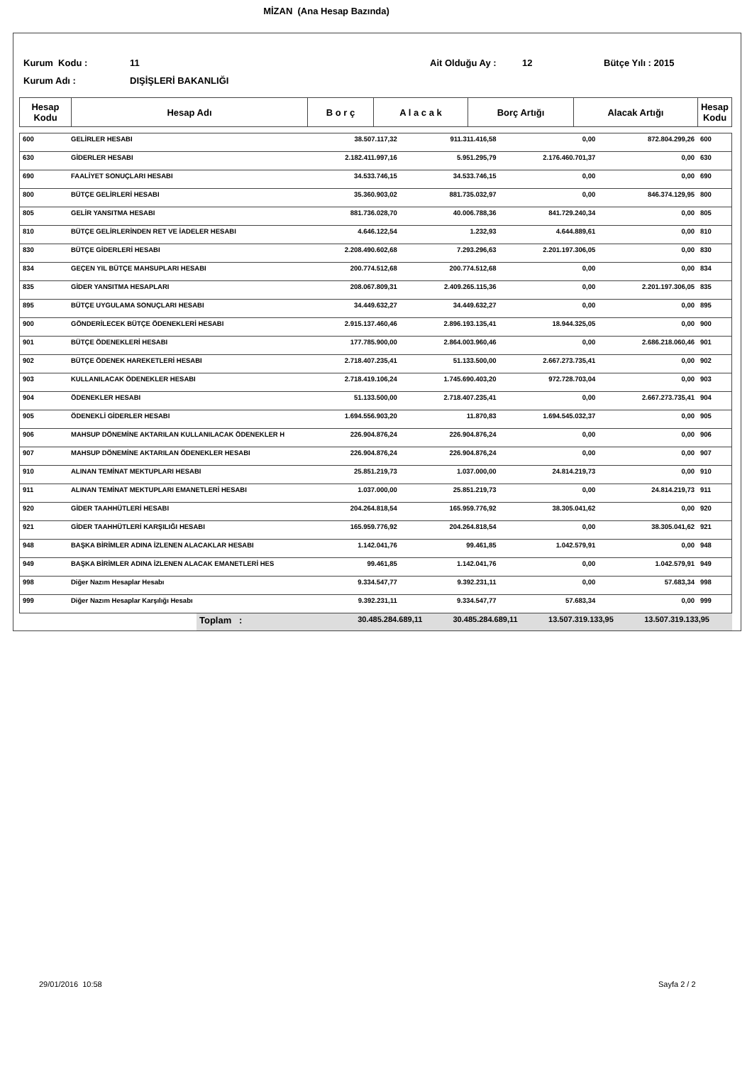MİZAN (Ana Hesap Bazında)
Kurum Kodu : 11 Ait Olduğu Ay : 12 Bütçe Yılı : 2015
Kurum Adı : DIŞİŞLERİ BAKANLIĞI
| Hesap Kodu | Hesap Adı | B o r ç | A l a c a k | Borç Artığı | Alacak Artığı | Hesap Kodu |
| --- | --- | --- | --- | --- | --- | --- |
| 600 | GELİRLER HESABI | 38.507.117,32 | 911.311.416,58 | 0,00 | 872.804.299,26 | 600 |
| 630 | GİDERLER HESABI | 2.182.411.997,16 | 5.951.295,79 | 2.176.460.701,37 | 0,00 | 630 |
| 690 | FAALİYET SONUÇLARI HESABI | 34.533.746,15 | 34.533.746,15 | 0,00 | 0,00 | 690 |
| 800 | BÜTÇE GELİRLERİ HESABI | 35.360.903,02 | 881.735.032,97 | 0,00 | 846.374.129,95 | 800 |
| 805 | GELİR YANSITMA HESABI | 881.736.028,70 | 40.006.788,36 | 841.729.240,34 | 0,00 | 805 |
| 810 | BÜTÇE GELİRLERİNDEN RET VE İADELER HESABI | 4.646.122,54 | 1.232,93 | 4.644.889,61 | 0,00 | 810 |
| 830 | BÜTÇE GİDERLERİ HESABI | 2.208.490.602,68 | 7.293.296,63 | 2.201.197.306,05 | 0,00 | 830 |
| 834 | GEÇEN YIL BÜTÇE MAHSUPLARI HESABI | 200.774.512,68 | 200.774.512,68 | 0,00 | 0,00 | 834 |
| 835 | GİDER YANSITMA HESAPLARI | 208.067.809,31 | 2.409.265.115,36 | 0,00 | 2.201.197.306,05 | 835 |
| 895 | BÜTÇE UYGULAMA SONUÇLARI HESABI | 34.449.632,27 | 34.449.632,27 | 0,00 | 0,00 | 895 |
| 900 | GÖNDERİLECEK BÜTÇE ÖDENEKLERİ HESABI | 2.915.137.460,46 | 2.896.193.135,41 | 18.944.325,05 | 0,00 | 900 |
| 901 | BÜTÇE ÖDENEKLERİ HESABI | 177.785.900,00 | 2.864.003.960,46 | 0,00 | 2.686.218.060,46 | 901 |
| 902 | BÜTÇE ÖDENEK HAREKETLERİ HESABI | 2.718.407.235,41 | 51.133.500,00 | 2.667.273.735,41 | 0,00 | 902 |
| 903 | KULLANILACAK ÖDENEKLER HESABI | 2.718.419.106,24 | 1.745.690.403,20 | 972.728.703,04 | 0,00 | 903 |
| 904 | ÖDENEKLER HESABI | 51.133.500,00 | 2.718.407.235,41 | 0,00 | 2.667.273.735,41 | 904 |
| 905 | ÖDENEKLİ GİDERLER HESABI | 1.694.556.903,20 | 11.870,83 | 1.694.545.032,37 | 0,00 | 905 |
| 906 | MAHSUP DÖNEMİNE AKTARILAN KULLANILACAK ÖDENEKLER H | 226.904.876,24 | 226.904.876,24 | 0,00 | 0,00 | 906 |
| 907 | MAHSUP DÖNEMİNE AKTARILAN ÖDENEKLER HESABI | 226.904.876,24 | 226.904.876,24 | 0,00 | 0,00 | 907 |
| 910 | ALINAN TEMİNAT MEKTUPLARI HESABI | 25.851.219,73 | 1.037.000,00 | 24.814.219,73 | 0,00 | 910 |
| 911 | ALINAN TEMİNAT MEKTUPLARI EMANETLERİ HESABI | 1.037.000,00 | 25.851.219,73 | 0,00 | 24.814.219,73 | 911 |
| 920 | GİDER TAAHHÜTLERİ HESABI | 204.264.818,54 | 165.959.776,92 | 38.305.041,62 | 0,00 | 920 |
| 921 | GİDER TAAHHÜTLERİ KARŞILIĞI HESABI | 165.959.776,92 | 204.264.818,54 | 0,00 | 38.305.041,62 | 921 |
| 948 | BAŞKA BİRİMLER ADINA İZLENEN ALACAKLAR HESABI | 1.142.041,76 | 99.461,85 | 1.042.579,91 | 0,00 | 948 |
| 949 | BAŞKA BİRİMLER ADINA İZLENEN ALACAK EMANETLERİ HES | 99.461,85 | 1.142.041,76 | 0,00 | 1.042.579,91 | 949 |
| 998 | Diğer Nazım Hesaplar Hesabı | 9.334.547,77 | 9.392.231,11 | 0,00 | 57.683,34 | 998 |
| 999 | Diğer Nazım Hesaplar Karşılığı Hesabı | 9.392.231,11 | 9.334.547,77 | 57.683,34 | 0,00 | 999 |
| | Toplam : | 30.485.284.689,11 | 30.485.284.689,11 | 13.507.319.133,95 | 13.507.319.133,95 | |
29/01/2016 10:58 Sayfa 2 / 2